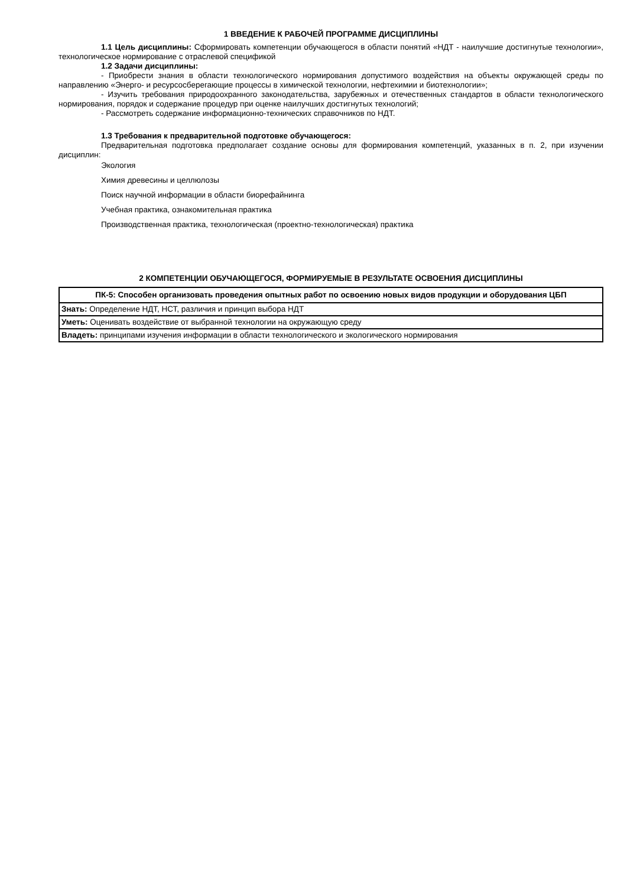1 ВВЕДЕНИЕ К РАБОЧЕЙ ПРОГРАММЕ ДИСЦИПЛИНЫ
1.1 Цель дисциплины: Сформировать компетенции обучающегося в области понятий «НДТ - наилучшие достигнутые технологии», технологическое нормирование с отраслевой спецификой
1.2 Задачи дисциплины:
- Приобрести знания в области технологического нормирования допустимого воздействия на объекты окружающей среды по направлению «Энерго- и ресурсосберегающие процессы в химической технологии, нефтехимии и биотехнологии»;
- Изучить требования природоохранного законодательства, зарубежных и отечественных стандартов в области технологического нормирования, порядок и содержание процедур при оценке наилучших достигнутых технологий;
- Рассмотреть содержание информационно-технических справочников по НДТ.
1.3 Требования к предварительной подготовке обучающегося:
Предварительная подготовка предполагает создание основы для формирования компетенций, указанных в п. 2, при изучении дисциплин:
Экология
Химия древесины и целлюлозы
Поиск научной информации в области биорефайнинга
Учебная практика, ознакомительная практика
Производственная практика, технологическая (проектно-технологическая) практика
2 КОМПЕТЕНЦИИ ОБУЧАЮЩЕГОСЯ, ФОРМИРУЕМЫЕ В РЕЗУЛЬТАТЕ ОСВОЕНИЯ ДИСЦИПЛИНЫ
| ПК-5: Способен организовать проведения опытных работ по освоению новых видов продукции и оборудования ЦБП |
| --- |
| Знать: Определение НДТ, НСТ, различия и принцип выбора НДТ |
| Уметь: Оценивать воздействие от выбранной технологии на окружающую среду |
| Владеть: принципами изучения информации в области технологического и экологического нормирования |